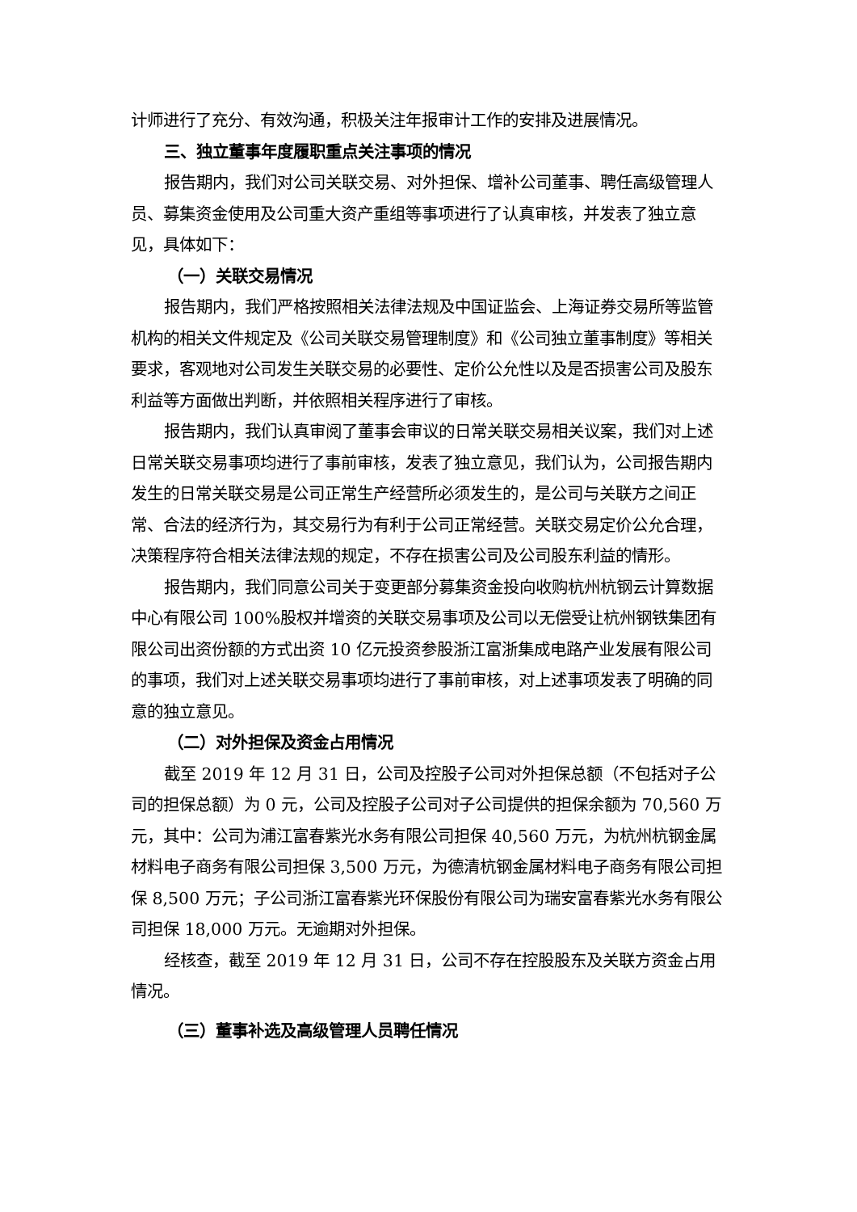计师进行了充分、有效沟通，积极关注年报审计工作的安排及进展情况。
三、独立董事年度履职重点关注事项的情况
报告期内，我们对公司关联交易、对外担保、增补公司董事、聘任高级管理人员、募集资金使用及公司重大资产重组等事项进行了认真审核，并发表了独立意见，具体如下：
（一）关联交易情况
报告期内，我们严格按照相关法律法规及中国证监会、上海证券交易所等监管机构的相关文件规定及《公司关联交易管理制度》和《公司独立董事制度》等相关要求，客观地对公司发生关联交易的必要性、定价公允性以及是否损害公司及股东利益等方面做出判断，并依照相关程序进行了审核。
报告期内，我们认真审阅了董事会审议的日常关联交易相关议案，我们对上述日常关联交易事项均进行了事前审核，发表了独立意见，我们认为，公司报告期内发生的日常关联交易是公司正常生产经营所必须发生的，是公司与关联方之间正常、合法的经济行为，其交易行为有利于公司正常经营。关联交易定价公允合理，决策程序符合相关法律法规的规定，不存在损害公司及公司股东利益的情形。
报告期内，我们同意公司关于变更部分募集资金投向收购杭州杭钢云计算数据中心有限公司 100%股权并增资的关联交易事项及公司以无偿受让杭州钢铁集团有限公司出资份额的方式出资 10 亿元投资参股浙江富浙集成电路产业发展有限公司的事项，我们对上述关联交易事项均进行了事前审核，对上述事项发表了明确的同意的独立意见。
（二）对外担保及资金占用情况
截至 2019 年 12 月 31 日，公司及控股子公司对外担保总额（不包括对子公司的担保总额）为 0 元，公司及控股子公司对子公司提供的担保余额为 70,560 万元，其中：公司为浦江富春紫光水务有限公司担保 40,560 万元，为杭州杭钢金属材料电子商务有限公司担保 3,500 万元，为德清杭钢金属材料电子商务有限公司担保 8,500 万元；子公司浙江富春紫光环保股份有限公司为瑞安富春紫光水务有限公司担保 18,000 万元。无逾期对外担保。
经核查，截至 2019 年 12 月 31 日，公司不存在控股股东及关联方资金占用情况。
（三）董事补选及高级管理人员聘任情况